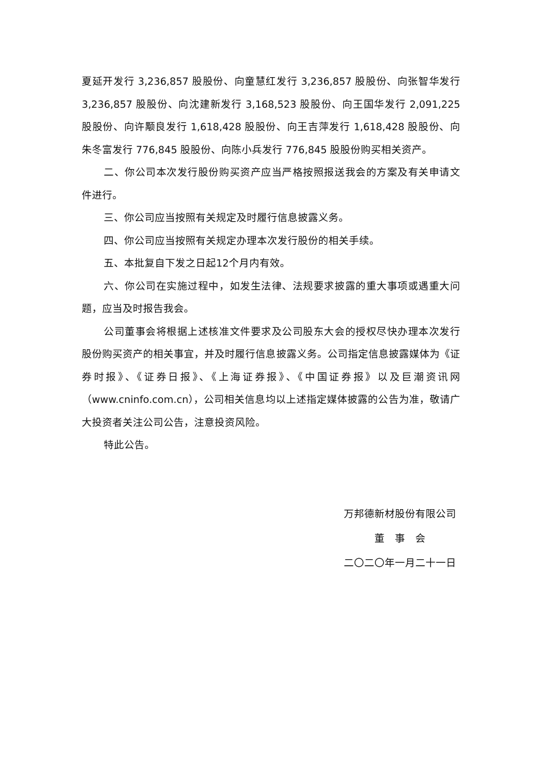夏延开发行 3,236,857 股股份、向童慧红发行 3,236,857 股股份、向张智华发行 3,236,857 股股份、向沈建新发行 3,168,523 股股份、向王国华发行 2,091,225 股股份、向许颙良发行 1,618,428 股股份、向王吉萍发行 1,618,428 股股份、向朱冬富发行 776,845 股股份、向陈小兵发行 776,845 股股份购买相关资产。
二、你公司本次发行股份购买资产应当严格按照报送我会的方案及有关申请文件进行。
三、你公司应当按照有关规定及时履行信息披露义务。
四、你公司应当按照有关规定办理本次发行股份的相关手续。
五、本批复自下发之日起12个月内有效。
六、你公司在实施过程中，如发生法律、法规要求披露的重大事项或遇重大问题，应当及时报告我会。
公司董事会将根据上述核准文件要求及公司股东大会的授权尽快办理本次发行股份购买资产的相关事宜，并及时履行信息披露义务。公司指定信息披露媒体为《证券时报》、《证券日报》、《上海证券报》、《中国证券报》以及巨潮资讯网（www.cninfo.com.cn），公司相关信息均以上述指定媒体披露的公告为准，敬请广大投资者关注公司公告，注意投资风险。
特此公告。
万邦德新材股份有限公司
董　事　会
二〇二〇年一月二十一日